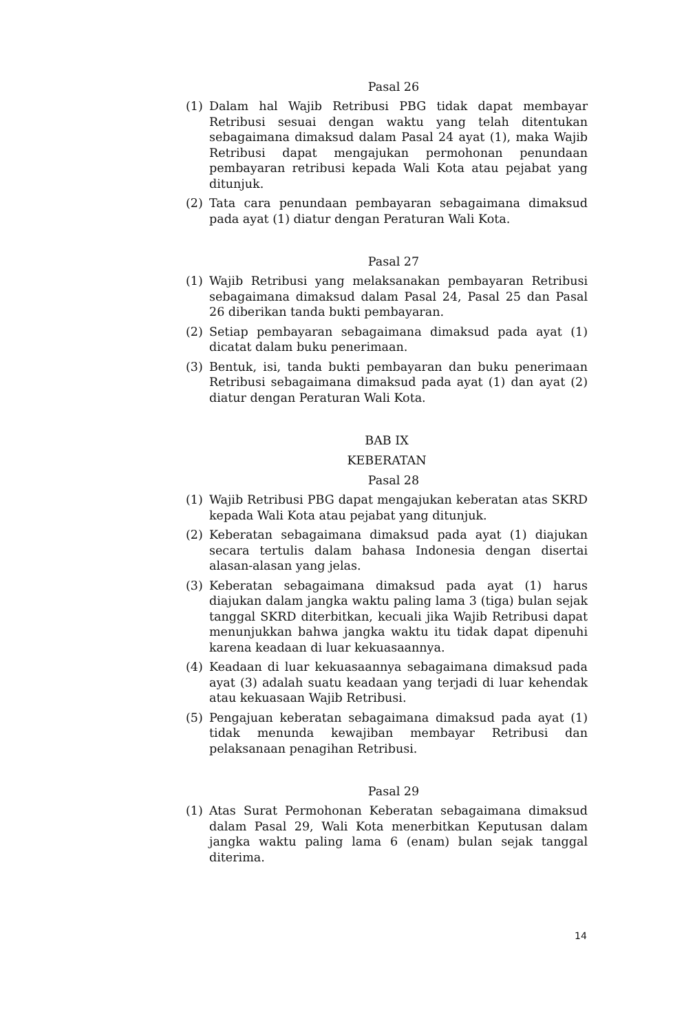Pasal 26
(1) Dalam hal Wajib Retribusi PBG tidak dapat membayar Retribusi sesuai dengan waktu yang telah ditentukan sebagaimana dimaksud dalam Pasal 24 ayat (1), maka Wajib Retribusi dapat mengajukan permohonan penundaan pembayaran retribusi kepada Wali Kota atau pejabat yang ditunjuk.
(2) Tata cara penundaan pembayaran sebagaimana dimaksud pada ayat (1) diatur dengan Peraturan Wali Kota.
Pasal 27
(1) Wajib Retribusi yang melaksanakan pembayaran Retribusi sebagaimana dimaksud dalam Pasal 24, Pasal 25 dan Pasal 26 diberikan tanda bukti pembayaran.
(2) Setiap pembayaran sebagaimana dimaksud pada ayat (1) dicatat dalam buku penerimaan.
(3) Bentuk, isi, tanda bukti pembayaran dan buku penerimaan Retribusi sebagaimana dimaksud pada ayat (1) dan ayat (2) diatur dengan Peraturan Wali Kota.
BAB IX
KEBERATAN
Pasal 28
(1) Wajib Retribusi PBG dapat mengajukan keberatan atas SKRD kepada Wali Kota atau pejabat yang ditunjuk.
(2) Keberatan sebagaimana dimaksud pada ayat (1) diajukan secara tertulis dalam bahasa Indonesia dengan disertai alasan-alasan yang jelas.
(3) Keberatan sebagaimana dimaksud pada ayat (1) harus diajukan dalam jangka waktu paling lama 3 (tiga) bulan sejak tanggal SKRD diterbitkan, kecuali jika Wajib Retribusi dapat menunjukkan bahwa jangka waktu itu tidak dapat dipenuhi karena keadaan di luar kekuasaannya.
(4) Keadaan di luar kekuasaannya sebagaimana dimaksud pada ayat (3) adalah suatu keadaan yang terjadi di luar kehendak atau kekuasaan Wajib Retribusi.
(5) Pengajuan keberatan sebagaimana dimaksud pada ayat (1) tidak menunda kewajiban membayar Retribusi dan pelaksanaan penagihan Retribusi.
Pasal 29
(1) Atas Surat Permohonan Keberatan sebagaimana dimaksud dalam Pasal 29, Wali Kota menerbitkan Keputusan dalam jangka waktu paling lama 6 (enam) bulan sejak tanggal diterima.
14